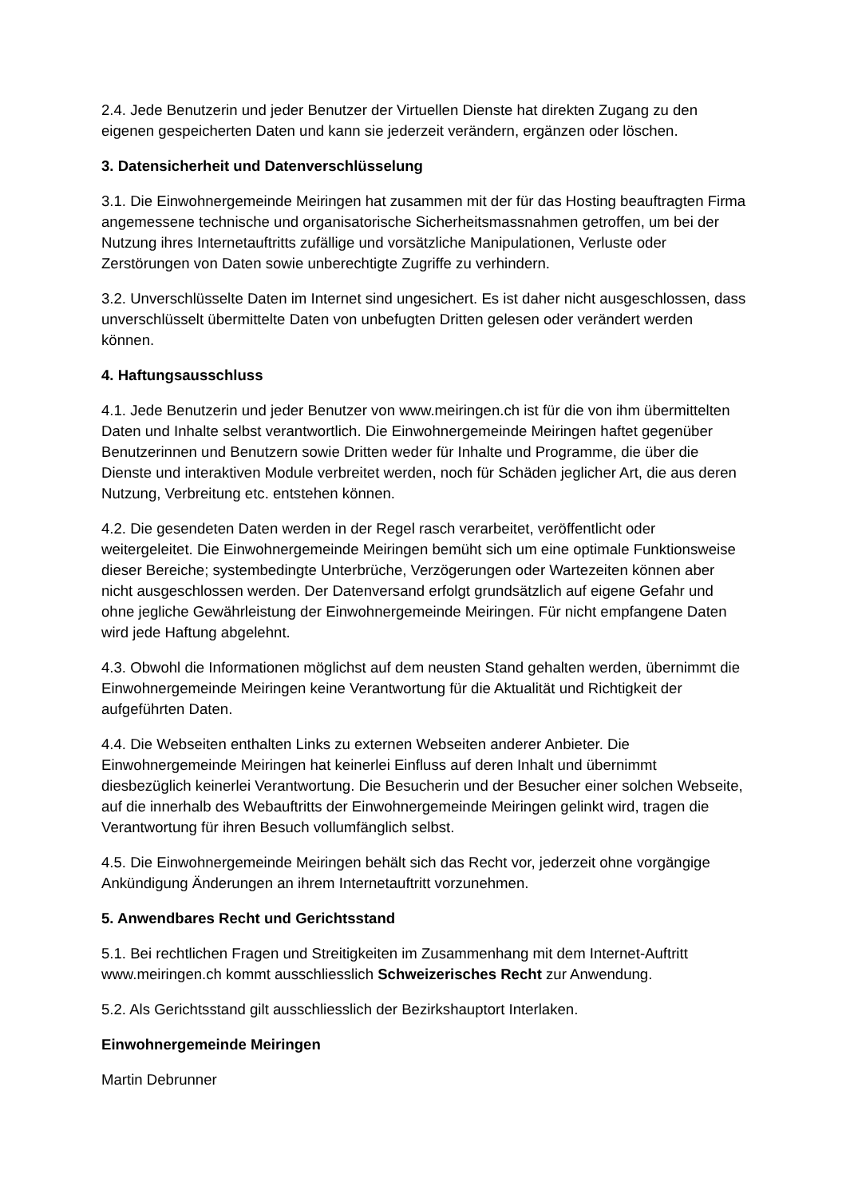2.4. Jede Benutzerin und jeder Benutzer der Virtuellen Dienste hat direkten Zugang zu den eigenen gespeicherten Daten und kann sie jederzeit verändern, ergänzen oder löschen.
3. Datensicherheit und Datenverschlüsselung
3.1. Die Einwohnergemeinde Meiringen hat zusammen mit der für das Hosting beauftragten Firma angemessene technische und organisatorische Sicherheitsmassnahmen getroffen, um bei der Nutzung ihres Internetauftritts zufällige und vorsätzliche Manipulationen, Verluste oder Zerstörungen von Daten sowie unberechtigte Zugriffe zu verhindern.
3.2. Unverschlüsselte Daten im Internet sind ungesichert. Es ist daher nicht ausgeschlossen, dass unverschlüsselt übermittelte Daten von unbefugten Dritten gelesen oder verändert werden können.
4. Haftungsausschluss
4.1. Jede Benutzerin und jeder Benutzer von www.meiringen.ch ist für die von ihm übermittelten Daten und Inhalte selbst verantwortlich. Die Einwohnergemeinde Meiringen haftet gegenüber Benutzerinnen und Benutzern sowie Dritten weder für Inhalte und Programme, die über die Dienste und interaktiven Module verbreitet werden, noch für Schäden jeglicher Art, die aus deren Nutzung, Verbreitung etc. entstehen können.
4.2. Die gesendeten Daten werden in der Regel rasch verarbeitet, veröffentlicht oder weitergeleitet. Die Einwohnergemeinde Meiringen bemüht sich um eine optimale Funktionsweise dieser Bereiche; systembedingte Unterbrüche, Verzögerungen oder Wartezeiten können aber nicht ausgeschlossen werden. Der Datenversand erfolgt grundsätzlich auf eigene Gefahr und ohne jegliche Gewährleistung der Einwohnergemeinde Meiringen. Für nicht empfangene Daten wird jede Haftung abgelehnt.
4.3. Obwohl die Informationen möglichst auf dem neusten Stand gehalten werden, übernimmt die Einwohnergemeinde Meiringen keine Verantwortung für die Aktualität und Richtigkeit der aufgeführten Daten.
4.4. Die Webseiten enthalten Links zu externen Webseiten anderer Anbieter. Die Einwohnergemeinde Meiringen hat keinerlei Einfluss auf deren Inhalt und übernimmt diesbezüglich keinerlei Verantwortung. Die Besucherin und der Besucher einer solchen Webseite, auf die innerhalb des Webauftritts der Einwohnergemeinde Meiringen gelinkt wird, tragen die Verantwortung für ihren Besuch vollumfänglich selbst.
4.5. Die Einwohnergemeinde Meiringen behält sich das Recht vor, jederzeit ohne vorgängige Ankündigung Änderungen an ihrem Internetauftritt vorzunehmen.
5. Anwendbares Recht und Gerichtsstand
5.1. Bei rechtlichen Fragen und Streitigkeiten im Zusammenhang mit dem Internet-Auftritt www.meiringen.ch kommt ausschliesslich Schweizerisches Recht zur Anwendung.
5.2. Als Gerichtsstand gilt ausschliesslich der Bezirkshauptort Interlaken.
Einwohnergemeinde Meiringen
Martin Debrunner